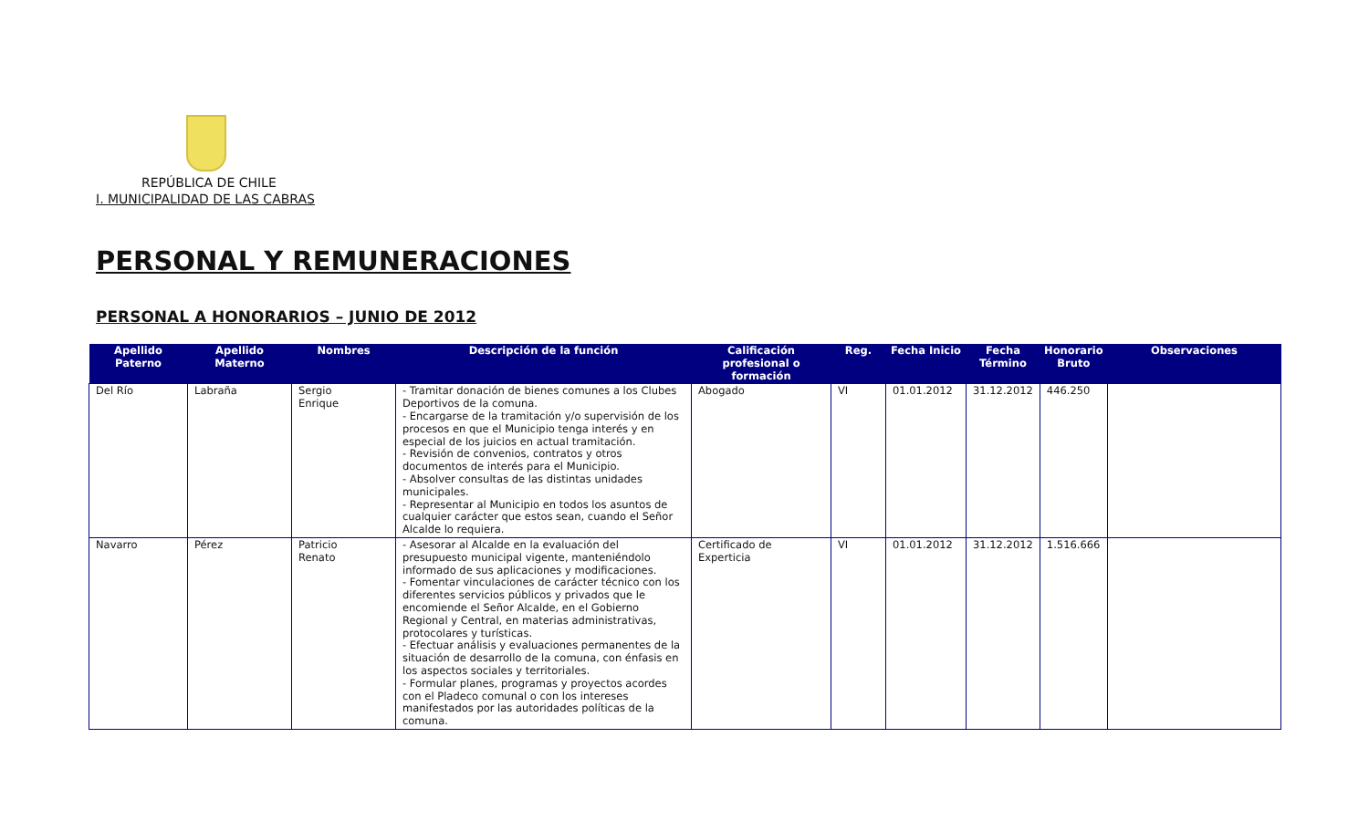REPÚBLICA DE CHILE
I. MUNICIPALIDAD DE LAS CABRAS
PERSONAL Y REMUNERACIONES
PERSONAL A HONORARIOS – JUNIO DE 2012
| Apellido Paterno | Apellido Materno | Nombres | Descripción de la función | Calificación profesional o formación | Reg. | Fecha Inicio | Fecha Término | Honorario Bruto | Observaciones |
| --- | --- | --- | --- | --- | --- | --- | --- | --- | --- |
| Del Río | Labraña | Sergio Enrique | - Tramitar donación de bienes comunes a los Clubes Deportivos de la comuna. - Encargarse de la tramitación y/o supervisión de los procesos en que el Municipio tenga interés y en especial de los juicios en actual tramitación. - Revisión de convenios, contratos y otros documentos de interés para el Municipio. - Absolver consultas de las distintas unidades municipales. - Representar al Municipio en todos los asuntos de cualquier carácter que estos sean, cuando el Señor Alcalde lo requiera. | Abogado | VI | 01.01.2012 | 31.12.2012 | 446.250 | |
| Navarro | Pérez | Patricio Renato | - Asesorar al Alcalde en la evaluación del presupuesto municipal vigente, manteniéndolo informado de sus aplicaciones y modificaciones. - Fomentar vinculaciones de carácter técnico con los diferentes servicios públicos y privados que le encomiende el Señor Alcalde, en el Gobierno Regional y Central, en materias administrativas, protocolares y turísticas. - Efectuar análisis y evaluaciones permanentes de la situación de desarrollo de la comuna, con énfasis en los aspectos sociales y territoriales. - Formular planes, programas y proyectos acordes con el Pladeco comunal o con los intereses manifestados por las autoridades políticas de la comuna. | Certificado de Experticia | VI | 01.01.2012 | 31.12.2012 | 1.516.666 | |